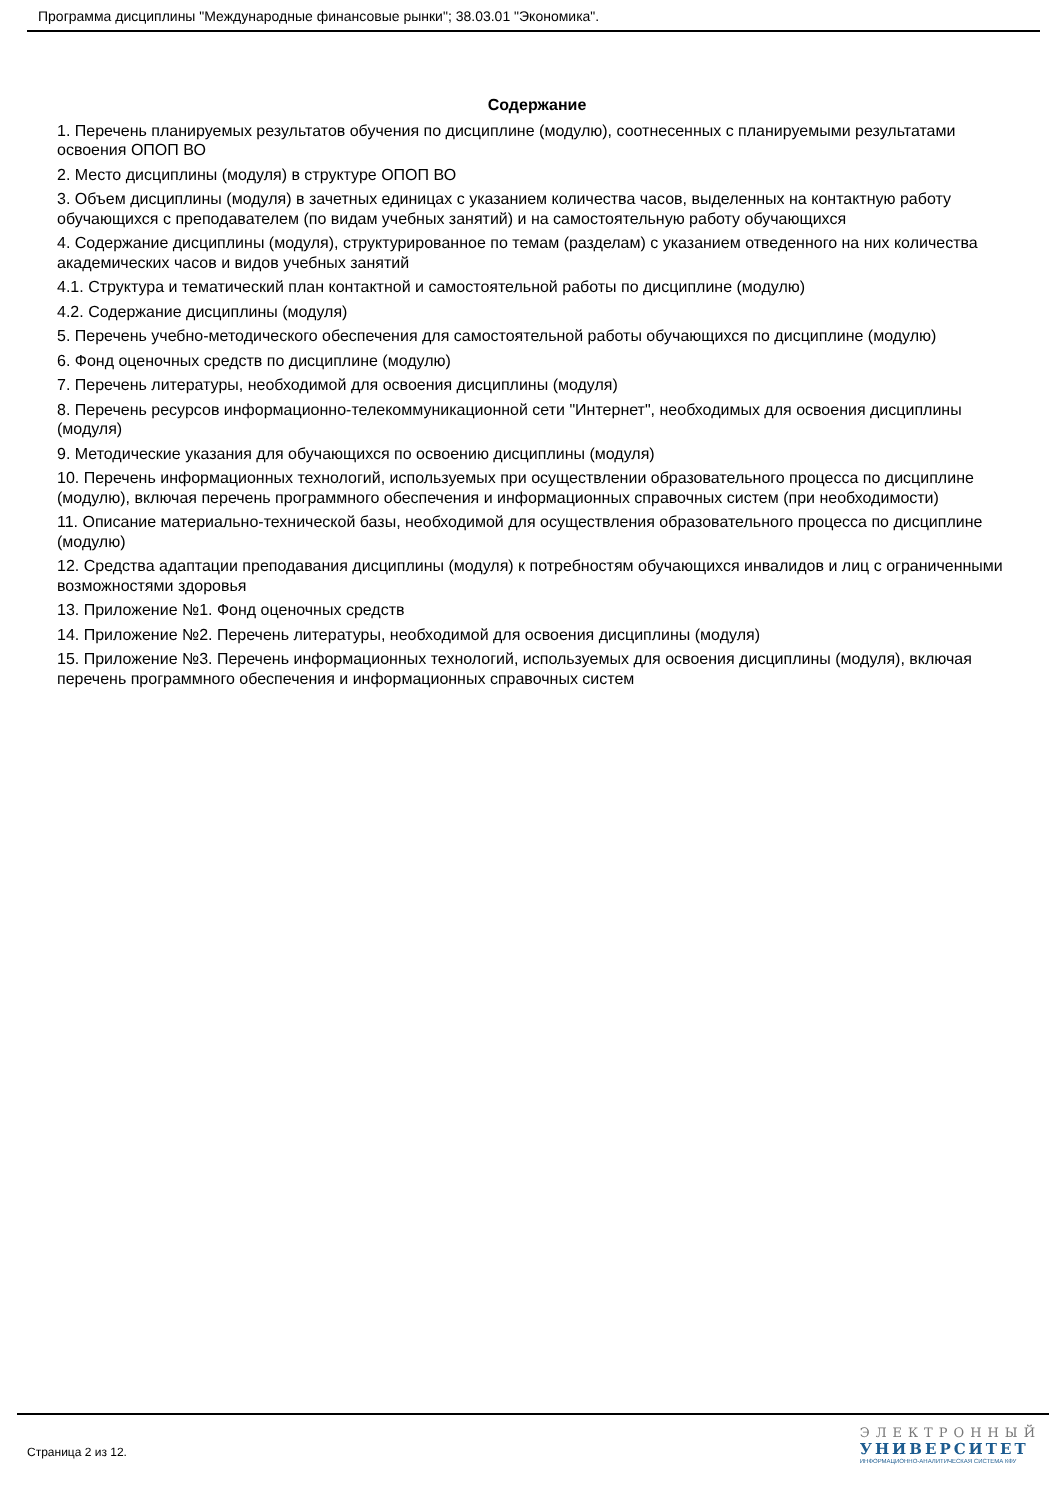Программа дисциплины "Международные финансовые рынки"; 38.03.01 "Экономика".
Содержание
1. Перечень планируемых результатов обучения по дисциплине (модулю), соотнесенных с планируемыми результатами освоения ОПОП ВО
2. Место дисциплины (модуля) в структуре ОПОП ВО
3. Объем дисциплины (модуля) в зачетных единицах с указанием количества часов, выделенных на контактную работу обучающихся с преподавателем (по видам учебных занятий) и на самостоятельную работу обучающихся
4. Содержание дисциплины (модуля), структурированное по темам (разделам) с указанием отведенного на них количества академических часов и видов учебных занятий
4.1. Структура и тематический план контактной и самостоятельной работы по дисциплине (модулю)
4.2. Содержание дисциплины (модуля)
5. Перечень учебно-методического обеспечения для самостоятельной работы обучающихся по дисциплине (модулю)
6. Фонд оценочных средств по дисциплине (модулю)
7. Перечень литературы, необходимой для освоения дисциплины (модуля)
8. Перечень ресурсов информационно-телекоммуникационной сети "Интернет", необходимых для освоения дисциплины (модуля)
9. Методические указания для обучающихся по освоению дисциплины (модуля)
10. Перечень информационных технологий, используемых при осуществлении образовательного процесса по дисциплине (модулю), включая перечень программного обеспечения и информационных справочных систем (при необходимости)
11. Описание материально-технической базы, необходимой для осуществления образовательного процесса по дисциплине (модулю)
12. Средства адаптации преподавания дисциплины (модуля) к потребностям обучающихся инвалидов и лиц с ограниченными возможностями здоровья
13. Приложение №1. Фонд оценочных средств
14. Приложение №2. Перечень литературы, необходимой для освоения дисциплины (модуля)
15. Приложение №3. Перечень информационных технологий, используемых для освоения дисциплины (модуля), включая перечень программного обеспечения и информационных справочных систем
Страница 2 из 12.
ЭЛЕКТРОННЫЙ
УНИВЕРСИТЕТ
ИНФОРМАЦИОННО-АНАЛИТИЧЕСКАЯ СИСТЕМА КФУ